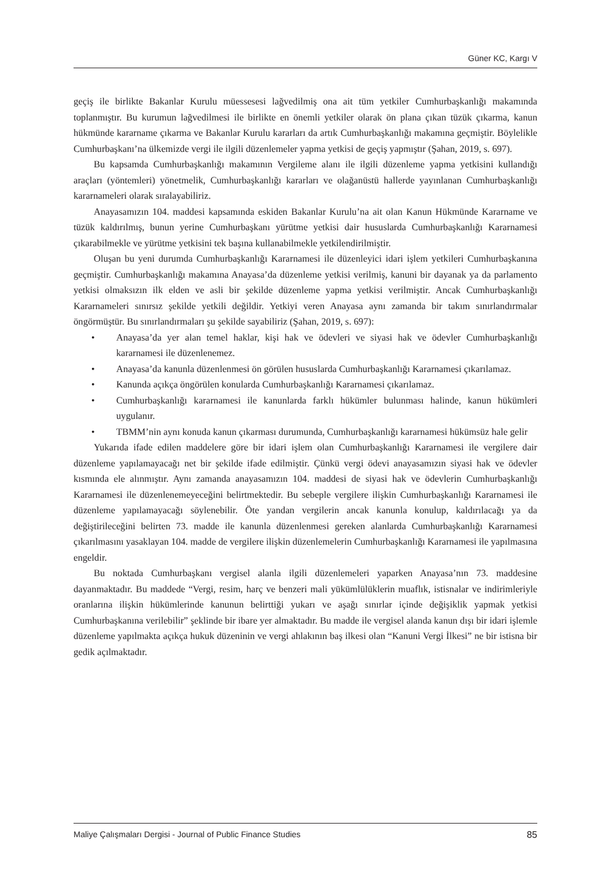Güner KC, Kargı V
geçiş ile birlikte Bakanlar Kurulu müessesesi lağvedilmiş ona ait tüm yetkiler Cumhurbaşkanlığı makamında toplanmıştır. Bu kurumun lağvedilmesi ile birlikte en önemli yetkiler olarak ön plana çıkan tüzük çıkarma, kanun hükmünde kararname çıkarma ve Bakanlar Kurulu kararları da artık Cumhurbaşkanlığı makamına geçmiştir. Böylelikle Cumhurbaşkanı’na ülkemizde vergi ile ilgili düzenlemeler yapma yetkisi de geçiş yapmıştır (Şahan, 2019, s. 697).
Bu kapsamda Cumhurbaşkanlığı makamının Vergileme alanı ile ilgili düzenleme yapma yetkisini kullandığı araçları (yöntemleri) yönetmelik, Cumhurbaşkanlığı kararları ve olağanüstü hallerde yayınlanan Cumhurbaşkanlığı kararnameleri olarak sıralayabiliriz.
Anayasamızın 104. maddesi kapsamında eskiden Bakanlar Kurulu’na ait olan Kanun Hükmünde Kararname ve tüzük kaldırılmış, bunun yerine Cumhurbaşkanı yürütme yetkisi dair hususlarda Cumhurbaşkanlığı Kararnamesi çıkarabilmekle ve yürütme yetkisini tek başına kullanabilmekle yetkilendirilmiştir.
Oluşan bu yeni durumda Cumhurbaşkanlığı Kararnamesi ile düzenleyici idari işlem yetkileri Cumhurbaşkanına geçmiştir. Cumhurbaşkanlığı makamına Anayasa’da düzenleme yetkisi verilmiş, kanuni bir dayanak ya da parlamento yetkisi olmaksızın ilk elden ve asli bir şekilde düzenleme yapma yetkisi verilmiştir. Ancak Cumhurbaşkanlığı Kararnameleri sınırsız şekilde yetkili değildir. Yetkiyi veren Anayasa aynı zamanda bir takım sınırlandırmalar öngörmüştür. Bu sınırlandırmaları şu şekilde sayabiliriz (Şahan, 2019, s. 697):
• Anayasa’da yer alan temel haklar, kişi hak ve ödevleri ve siyasi hak ve ödevler Cumhurbaşkanlığı kararnamesi ile düzenlenemez.
• Anayasa’da kanunla düzenlenmesi ön görülen hususlarda Cumhurbaşkanlığı Kararnamesi çıkarılamaz.
• Kanunda açıkça öngörülen konularda Cumhurbaşkanlığı Kararnamesi çıkarılamaz.
• Cumhurbaşkanlığı kararnamesi ile kanunlarda farklı hükümler bulunması halinde, kanun hükümleri uygulanır.
• TBMM’nin aynı konuda kanun çıkarması durumunda, Cumhurbaşkanlığı kararnamesi hükümsüz hale gelir
Yukarıda ifade edilen maddelere göre bir idari işlem olan Cumhurbaşkanlığı Kararnamesi ile vergilere dair düzenleme yapılamayacağı net bir şekilde ifade edilmiştir. Çünkü vergi ödevi anayasamızın siyasi hak ve ödevler kısmında ele alınmıştır. Aynı zamanda anayasamızın 104. maddesi de siyasi hak ve ödevlerin Cumhurbaşkanlığı Kararnamesi ile düzenlenemeyeceğini belirtmektedir. Bu sebeple vergilere ilişkin Cumhurbaşkanlığı Kararnamesi ile düzenleme yapılamayacağı söylenebilir. Öte yandan vergilerin ancak kanunla konulup, kaldırılacağı ya da değiştirileceğini belirten 73. madde ile kanunla düzenlenmesi gereken alanlarda Cumhurbaşkanlığı Kararnamesi çıkarılmasını yasaklayan 104. madde de vergilere ilişkin düzenlemelerin Cumhurbaşkanlığı Kararnamesi ile yapılmasına engeldir.
Bu noktada Cumhurbaşkanı vergisel alanla ilgili düzenlemeleri yaparken Anayasa’nın 73. maddesine dayanmaktadır. Bu maddede “Vergi, resim, harç ve benzeri mali yükümlülüklerin muaflık, istisnalar ve indirimleriyle oranlarına ilişkin hükümlerinde kanunun belirttiği yukarı ve aşağı sınırlar içinde değişiklik yapmak yetkisi Cumhurbaşkanına verilebilir” şeklinde bir ibare yer almaktadır. Bu madde ile vergisel alanda kanun dışı bir idari işlemle düzenleme yapılmakta açıkça hukuk düzeninin ve vergi ahlakının baş ilkesi olan “Kanuni Vergi İlkesi” ne bir istisna bir gedik açılmaktadır.
Maliye Çalışmaları Dergisi - Journal of Public Finance Studies 85